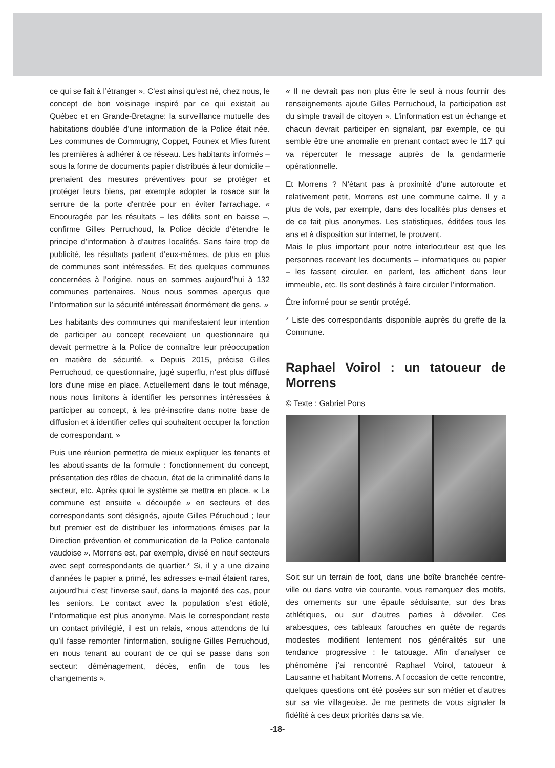ce qui se fait à l’étranger ». C’est ainsi qu’est né, chez nous, le concept de bon voisinage inspiré par ce qui existait au Québec et en Grande-Bretagne: la surveillance mutuelle des habitations doublée d’une information de la Police était née. Les communes de Commugny, Coppet, Founex et Mies furent les premières à adhérer à ce réseau. Les habitants informés – sous la forme de documents papier distribués à leur domicile – prenaient des mesures préventives pour se protéger et protéger leurs biens, par exemple adopter la rosace sur la serrure de la porte d'entrée pour en éviter l'arrachage. « Encouragée par les résultats – les délits sont en baisse –, confirme Gilles Perruchoud, la Police décide d’étendre le principe d’information à d’autres localités. Sans faire trop de publicité, les résultats parlent d’eux-mêmes, de plus en plus de communes sont intéressées. Et des quelques communes concernées à l’origine, nous en sommes aujourd’hui à 132 communes partenaires. Nous nous sommes aperçus que l’information sur la sécurité intéressait énormément de gens. »
Les habitants des communes qui manifestaient leur intention de participer au concept recevaient un questionnaire qui devait permettre à la Police de connaître leur préoccupation en matière de sécurité. « Depuis 2015, précise Gilles Perruchoud, ce questionnaire, jugé superflu, n'est plus diffusé lors d'une mise en place. Actuellement dans le tout ménage, nous nous limitons à identifier les personnes intéressées à participer au concept, à les pré-inscrire dans notre base de diffusion et à identifier celles qui souhaitent occuper la fonction de correspondant. »
Puis une réunion permettra de mieux expliquer les tenants et les aboutissants de la formule : fonctionnement du concept, présentation des rôles de chacun, état de la criminalité dans le secteur, etc. Après quoi le système se mettra en place. « La commune est ensuite « découpée » en secteurs et des correspondants sont désignés, ajoute Gilles Péruchoud ; leur but premier est de distribuer les informations émises par la Direction prévention et communication de la Police cantonale vaudoise ». Morrens est, par exemple, divisé en neuf secteurs avec sept correspondants de quartier.* Si, il y a une dizaine d’années le papier a primé, les adresses e-mail étaient rares, aujourd’hui c’est l’inverse sauf, dans la majorité des cas, pour les seniors. Le contact avec la population s’est étiolé, l’informatique est plus anonyme. Mais le correspondant reste un contact privilégié, il est un relais, «nous attendons de lui qu’il fasse remonter l’information, souligne Gilles Perruchoud, en nous tenant au courant de ce qui se passe dans son secteur: déménagement, décès, enfin de tous les changements ».
« Il ne devrait pas non plus être le seul à nous fournir des renseignements ajoute Gilles Perruchoud, la participation est du simple travail de citoyen ». L’information est un échange et chacun devrait participer en signalant, par exemple, ce qui semble être une anomalie en prenant contact avec le 117 qui va répercuter le message auprès de la gendarmerie opérationnelle.
Et Morrens ? N’étant pas à proximité d’une autoroute et relativement petit, Morrens est une commune calme. Il y a plus de vols, par exemple, dans des localités plus denses et de ce fait plus anonymes. Les statistiques, éditées tous les ans et à disposition sur internet, le prouvent.
Mais le plus important pour notre interlocuteur est que les personnes recevant les documents – informatiques ou papier – les fassent circuler, en parlent, les affichent dans leur immeuble, etc. Ils sont destinés à faire circuler l’information.
Être informé pour se sentir protégé.
* Liste des correspondants disponible auprès du greffe de la Commune.
Raphael Voirol : un tatoueur de Morrens
© Texte : Gabriel Pons
Soit sur un terrain de foot, dans une boîte branchée centre-ville ou dans votre vie courante, vous remarquez des motifs, des ornements sur une épaule séduisante, sur des bras athlétiques, ou sur d’autres parties à dévoiler. Ces arabesques, ces tableaux farouches en quête de regards modestes modifient lentement nos généralités sur une tendance progressive : le tatouage. Afin d’analyser ce phénomène j’ai rencontré Raphael Voirol, tatoueur à Lausanne et habitant Morrens. A l’occasion de cette rencontre, quelques questions ont été posées sur son métier et d’autres sur sa vie villageoise. Je me permets de vous signaler la fidélité à ces deux priorités dans sa vie.
-18-